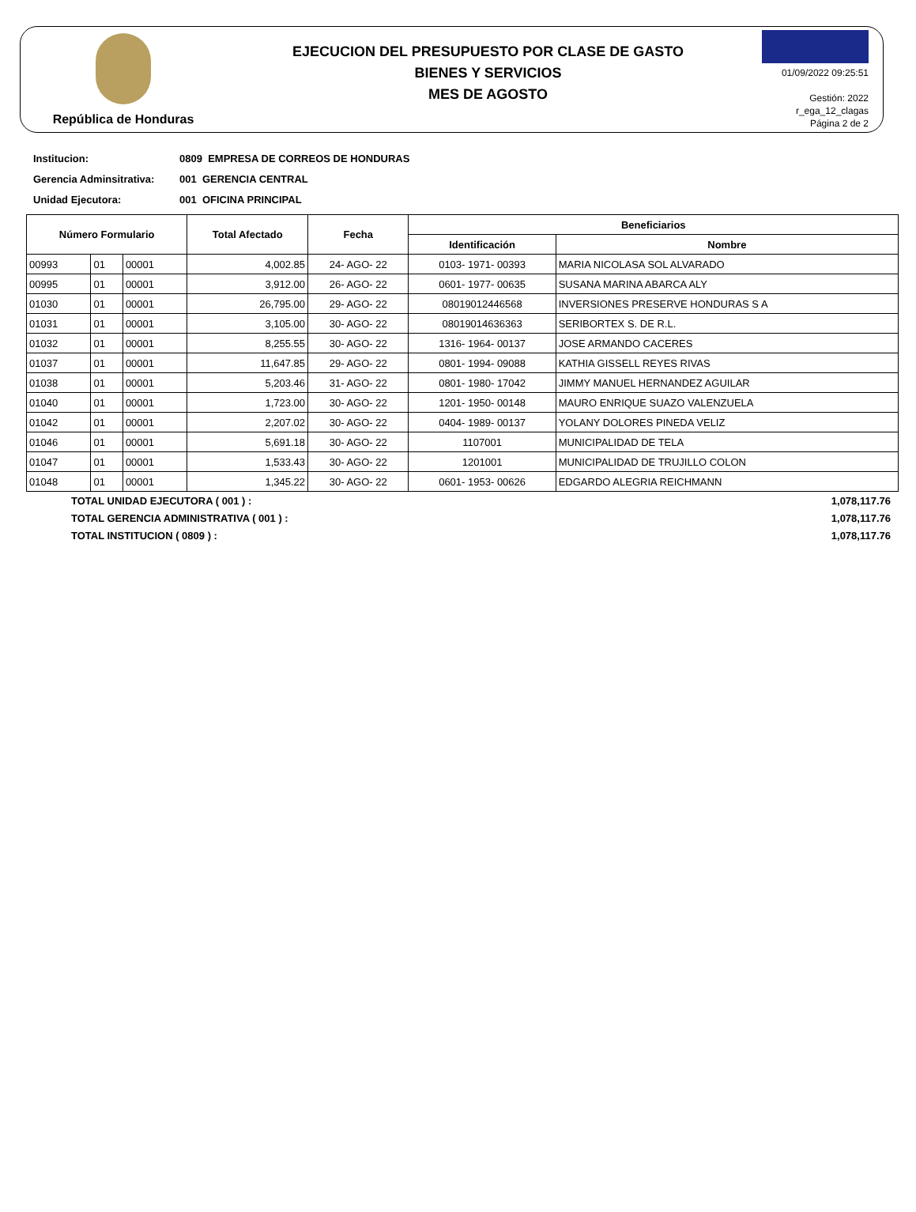República de Honduras
EJECUCION DEL PRESUPUESTO POR CLASE DE GASTO
BIENES Y SERVICIOS
MES DE AGOSTO
01/09/2022 09:25:51
Gestión: 2022
r_ega_12_clagas
Página 2 de 2
Institucion: 0809 EMPRESA DE CORREOS DE HONDURAS
Gerencia Adminsitrativa: 001 GERENCIA CENTRAL
Unidad Ejecutora: 001 OFICINA PRINCIPAL
| Número Formulario | | | Total Afectado | Fecha | Beneficiarios | |
| --- | --- | --- | --- | --- | --- | --- |
| | | | | | Identificación | Nombre |
| 00993 | 01 | 00001 | 4,002.85 | 24- AGO- 22 | 0103- 1971- 00393 | MARIA NICOLASA SOL ALVARADO |
| 00995 | 01 | 00001 | 3,912.00 | 26- AGO- 22 | 0601- 1977- 00635 | SUSANA MARINA ABARCA ALY |
| 01030 | 01 | 00001 | 26,795.00 | 29- AGO- 22 | 08019012446568 | INVERSIONES PRESERVE HONDURAS S A |
| 01031 | 01 | 00001 | 3,105.00 | 30- AGO- 22 | 08019014636363 | SERIBORTEX S. DE R.L. |
| 01032 | 01 | 00001 | 8,255.55 | 30- AGO- 22 | 1316- 1964- 00137 | JOSE ARMANDO CACERES |
| 01037 | 01 | 00001 | 11,647.85 | 29- AGO- 22 | 0801- 1994- 09088 | KATHIA GISSELL REYES RIVAS |
| 01038 | 01 | 00001 | 5,203.46 | 31- AGO- 22 | 0801- 1980- 17042 | JIMMY MANUEL HERNANDEZ AGUILAR |
| 01040 | 01 | 00001 | 1,723.00 | 30- AGO- 22 | 1201- 1950- 00148 | MAURO ENRIQUE SUAZO VALENZUELA |
| 01042 | 01 | 00001 | 2,207.02 | 30- AGO- 22 | 0404- 1989- 00137 | YOLANY DOLORES PINEDA VELIZ |
| 01046 | 01 | 00001 | 5,691.18 | 30- AGO- 22 | 1107001 | MUNICIPALIDAD DE TELA |
| 01047 | 01 | 00001 | 1,533.43 | 30- AGO- 22 | 1201001 | MUNICIPALIDAD DE TRUJILLO COLON |
| 01048 | 01 | 00001 | 1,345.22 | 30- AGO- 22 | 0601- 1953- 00626 | EDGARDO ALEGRIA REICHMANN |
TOTAL UNIDAD EJECUTORA ( 001 ) : 1,078,117.76
TOTAL GERENCIA ADMINISTRATIVA ( 001 ) : 1,078,117.76
TOTAL INSTITUCION ( 0809 ) : 1,078,117.76